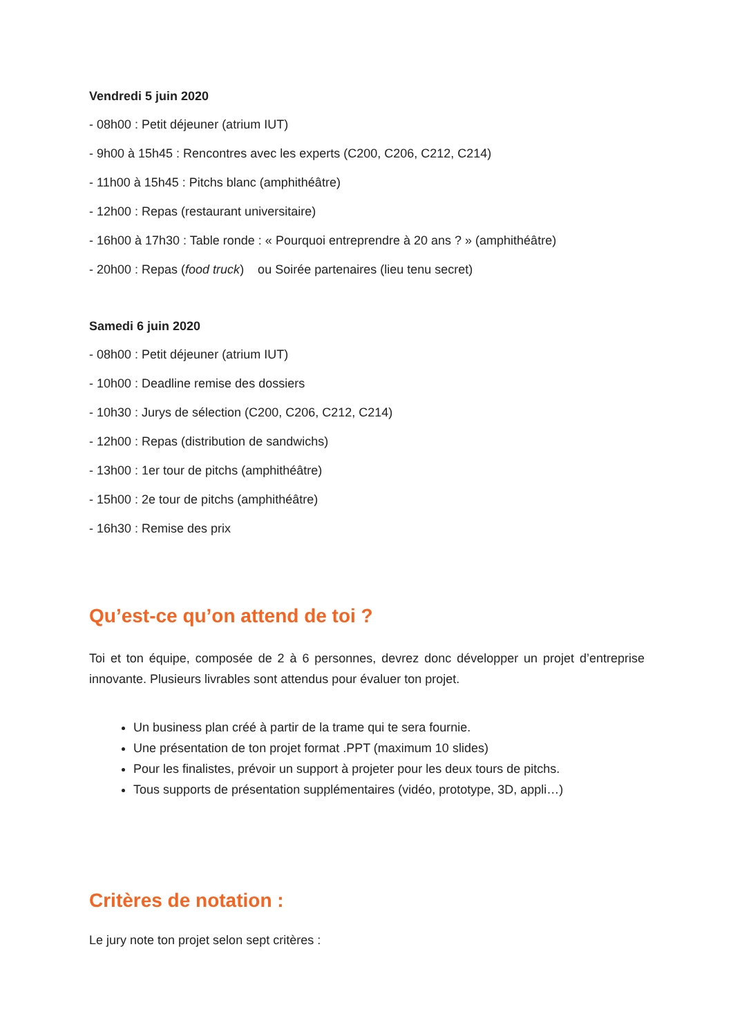Vendredi 5 juin 2020
- 08h00 : Petit déjeuner (atrium IUT)
- 9h00 à 15h45 : Rencontres avec les experts (C200, C206, C212, C214)
- 11h00 à 15h45 : Pitchs blanc (amphithéâtre)
- 12h00 : Repas (restaurant universitaire)
- 16h00 à 17h30 : Table ronde : « Pourquoi entreprendre à 20 ans ? » (amphithéâtre)
- 20h00 : Repas (food truck) ou Soirée partenaires (lieu tenu secret)
Samedi 6 juin 2020
- 08h00 : Petit déjeuner (atrium IUT)
- 10h00 : Deadline remise des dossiers
- 10h30 : Jurys de sélection (C200, C206, C212, C214)
- 12h00 : Repas (distribution de sandwichs)
- 13h00 : 1er tour de pitchs (amphithéâtre)
- 15h00 : 2e tour de pitchs (amphithéâtre)
- 16h30 : Remise des prix
Qu’est-ce qu’on attend de toi ?
Toi et ton équipe, composée de 2 à 6 personnes, devrez donc développer un projet d’entreprise innovante. Plusieurs livrables sont attendus pour évaluer ton projet.
Un business plan créé à partir de la trame qui te sera fournie.
Une présentation de ton projet format .PPT (maximum 10 slides)
Pour les finalistes, prévoir un support à projeter pour les deux tours de pitchs.
Tous supports de présentation supplémentaires (vidéo, prototype, 3D, appli…)
Critères de notation :
Le jury note ton projet selon sept critères :